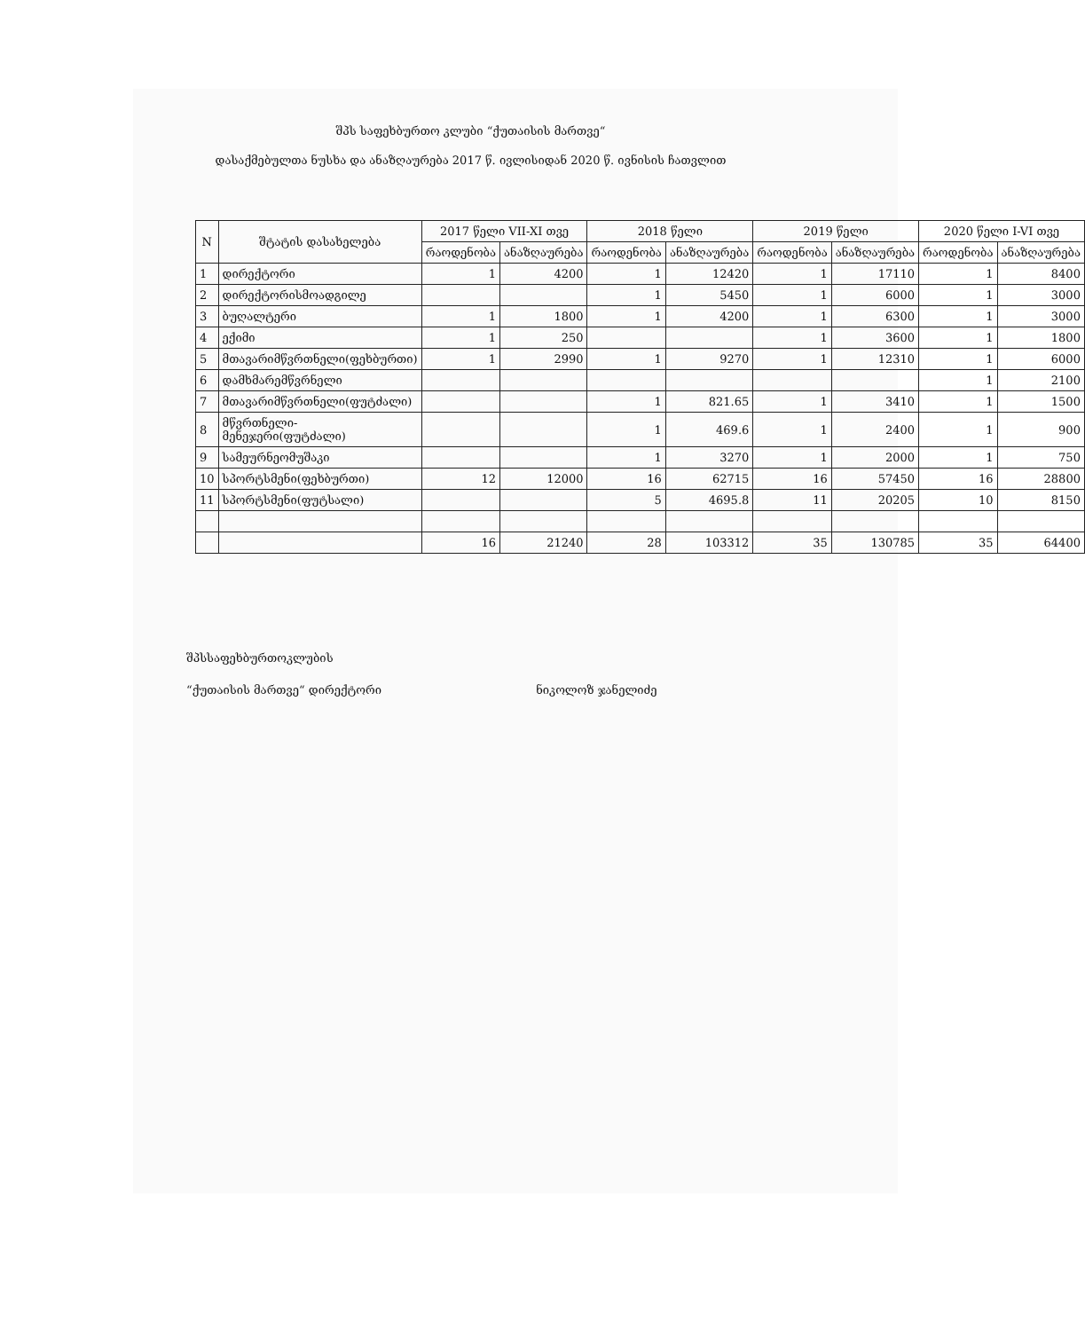შპს საფეხბურთო კლუბი “ქუთაისის მართვე“
დასაქმებულთა ნუსხა და ანაზღაურება 2017 წ. ივლისიდან 2020 წ. ივნისის ჩათვლით
| N | შტატის დასახელება | 2017 წელი VII-XI თვე | | 2018 წელი | | 2019 წელი | | 2020 წელი I-VI თვე | |
| --- | --- | --- | --- | --- | --- | --- | --- | --- | --- |
| | | რაოდენობა | ანაზღაურება | რაოდენობა | ანაზღაურება | რაოდენობა | ანაზღაურება | რაოდენობა | ანაზღაურება |
| 1 | დირექტორი | 1 | 4200 | 1 | 12420 | 1 | 17110 | 1 | 8400 |
| 2 | დირექტორისმოადგილე | | | 1 | 5450 | 1 | 6000 | 1 | 3000 |
| 3 | ბუღალტერი | 1 | 1800 | 1 | 4200 | 1 | 6300 | 1 | 3000 |
| 4 | ექიმი | 1 | 250 | | | 1 | 3600 | 1 | 1800 |
| 5 | მთავარიმწვრთნელი(ფეხბურთი) | 1 | 2990 | 1 | 9270 | 1 | 12310 | 1 | 6000 |
| 6 | დამხმარემწვრნელი | | | | | | | 1 | 2100 |
| 7 | მთავარიმწვრთნელი(ფუტძალი) | | | 1 | 821.65 | 1 | 3410 | 1 | 1500 |
| 8 | მწვრთნელი-მენეჯერი(ფუტძალი) | | | 1 | 469.6 | 1 | 2400 | 1 | 900 |
| 9 | სამეურნეომუშაკი | | | 1 | 3270 | 1 | 2000 | 1 | 750 |
| 10 | სპორტსმენი(ფეხბურთი) | 12 | 12000 | 16 | 62715 | 16 | 57450 | 16 | 28800 |
| 11 | სპორტსმენი(ფუტსალი) | | | 5 | 4695.8 | 11 | 20205 | 10 | 8150 |
| | | 16 | 21240 | 28 | 103312 | 35 | 130785 | 35 | 64400 |
შპსსაფეხბურთოკლუბის
“ქუთაისის მართვე“ დირექტორი ნიკოლოზ ჯანელიძე